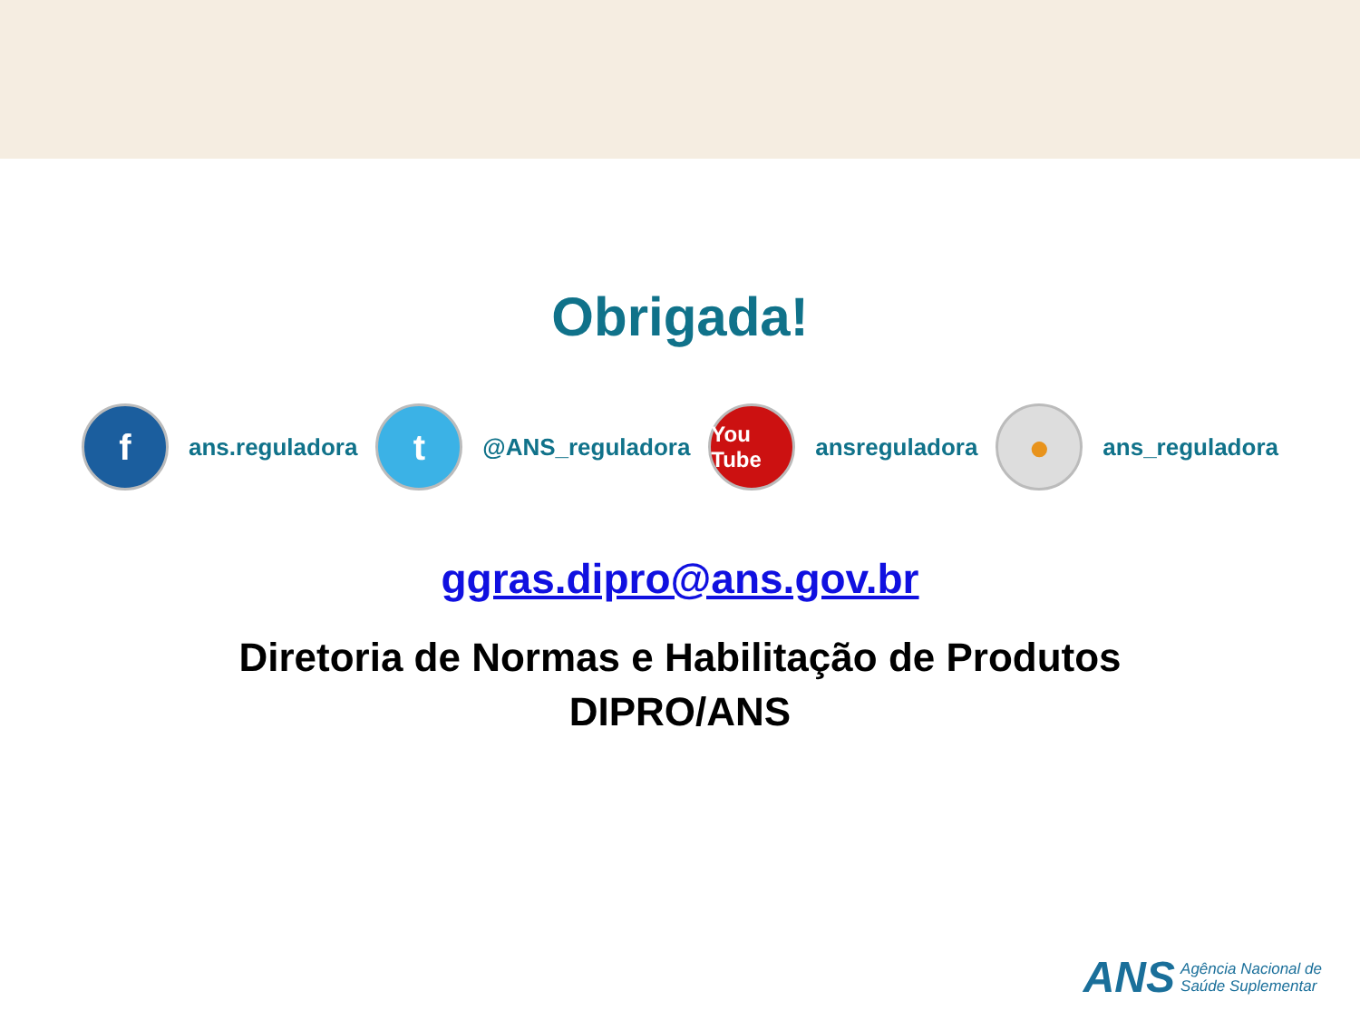Obrigada!
f
ans.reguladora
t
@ANS_reguladora
You Tube
ansreguladora
●
ans_reguladora
ggras.dipro@ans.gov.br
Diretoria de Normas e Habilitação de Produtos
DIPRO/ANS
ANS Agência Nacional de
Saúde Suplementar